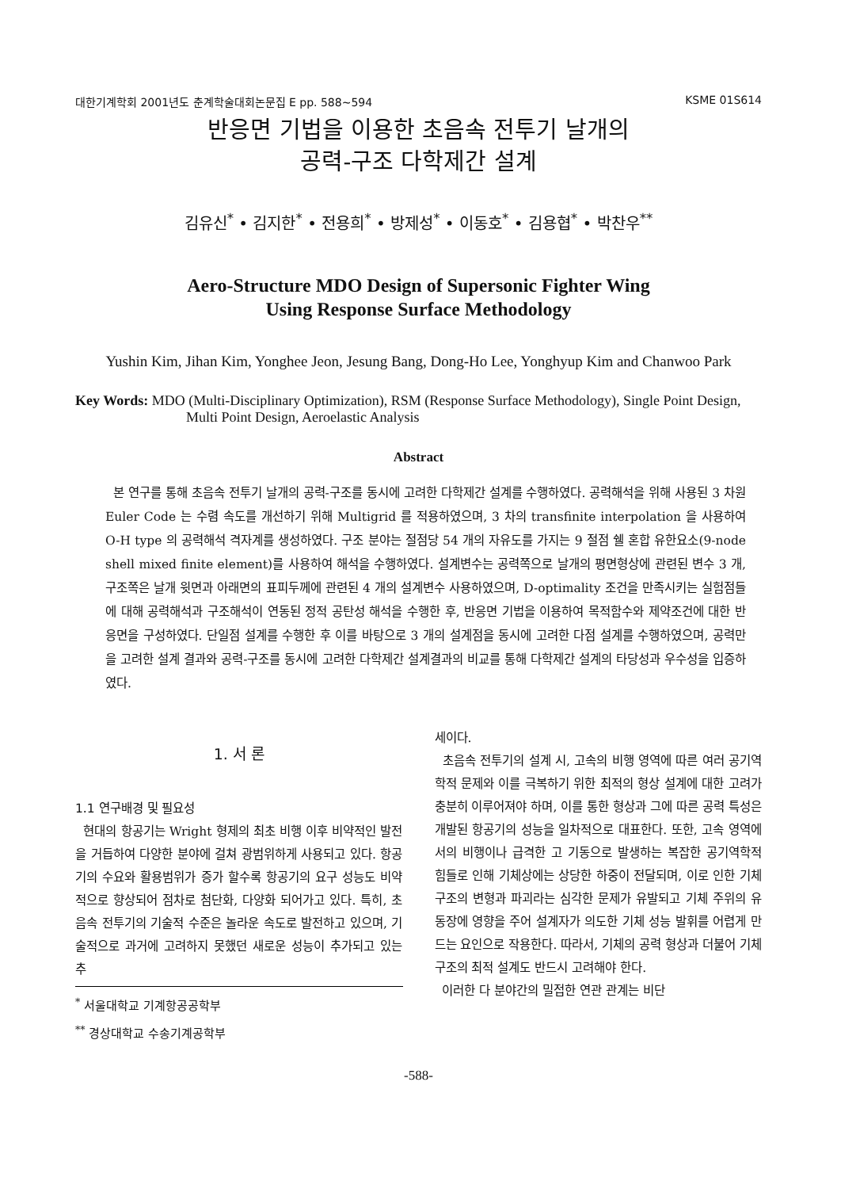대한기계학회 2001년도 춘계학술대회논문집 E pp. 588~594 KSME 01S614
반응면 기법을 이용한 초음속 전투기 날개의
공력-구조 다학제간 설계
김유신<sup>*</sup> • 김지한<sup>*</sup> • 전용희<sup>*</sup> • 방제성<sup>*</sup> • 이동호<sup>*</sup> • 김용협<sup>*</sup> • 박찬우<sup>**</sup>
Aero-Structure MDO Design of Supersonic Fighter Wing
Using Response Surface Methodology
Yushin Kim, Jihan Kim, Yonghee Jeon, Jesung Bang, Dong-Ho Lee, Yonghyup Kim and Chanwoo Park
Key Words: MDO (Multi-Disciplinary Optimization), RSM (Response Surface Methodology), Single Point Design, Multi Point Design, Aeroelastic Analysis
Abstract
본 연구를 통해 초음속 전투기 날개의 공력-구조를 동시에 고려한 다학제간 설계를 수행하였다. 공력해석을 위해 사용된 3 차원 Euler Code 는 수렴 속도를 개선하기 위해 Multigrid 를 적용하였으며, 3 차의 transfinite interpolation 을 사용하여 O-H type 의 공력해석 격자계를 생성하였다. 구조 분야는 절점당 54 개의 자유도를 가지는 9 절점 쉘 혼합 유한요소(9-node shell mixed finite element)를 사용하여 해석을 수행하였다. 설계변수는 공력쪽으로 날개의 평면형상에 관련된 변수 3 개, 구조쪽은 날개 윗면과 아래면의 표피두께에 관련된 4 개의 설계변수 사용하였으며, D-optimality 조건을 만족시키는 실험점들에 대해 공력해석과 구조해석이 연동된 정적 공탄성 해석을 수행한 후, 반응면 기법을 이용하여 목적함수와 제약조건에 대한 반응면을 구성하였다. 단일점 설계를 수행한 후 이를 바탕으로 3 개의 설계점을 동시에 고려한 다점 설계를 수행하였으며, 공력만을 고려한 설계 결과와 공력-구조를 동시에 고려한 다학제간 설계결과의 비교를 통해 다학제간 설계의 타당성과 우수성을 입증하였다.
1. 서 론
1.1 연구배경 및 필요성
현대의 항공기는 Wright 형제의 최초 비행 이후 비약적인 발전을 거듭하여 다양한 분야에 걸쳐 광범위하게 사용되고 있다. 항공기의 수요와 활용범위가 증가 할수록 항공기의 요구 성능도 비약적으로 향상되어 점차로 첨단화, 다양화 되어가고 있다. 특히, 초음속 전투기의 기술적 수준은 놀라운 속도로 발전하고 있으며, 기술적으로 과거에 고려하지 못했던 새로운 성능이 추가되고 있는 추
<sup>*</sup> 서울대학교 기계항공공학부
<sup>**</sup> 경상대학교 수송기계공학부
세이다.
초음속 전투기의 설계 시, 고속의 비행 영역에 따른 여러 공기역학적 문제와 이를 극복하기 위한 최적의 형상 설계에 대한 고려가 충분히 이루어져야 하며, 이를 통한 형상과 그에 따른 공력 특성은 개발된 항공기의 성능을 일차적으로 대표한다. 또한, 고속 영역에서의 비행이나 급격한 고 기동으로 발생하는 복잡한 공기역학적 힘들로 인해 기체상에는 상당한 하중이 전달되며, 이로 인한 기체 구조의 변형과 파괴라는 심각한 문제가 유발되고 기체 주위의 유동장에 영향을 주어 설계자가 의도한 기체 성능 발휘를 어렵게 만드는 요인으로 작용한다. 따라서, 기체의 공력 형상과 더불어 기체 구조의 최적 설계도 반드시 고려해야 한다.
이러한 다 분야간의 밀접한 연관 관계는 비단
-588-